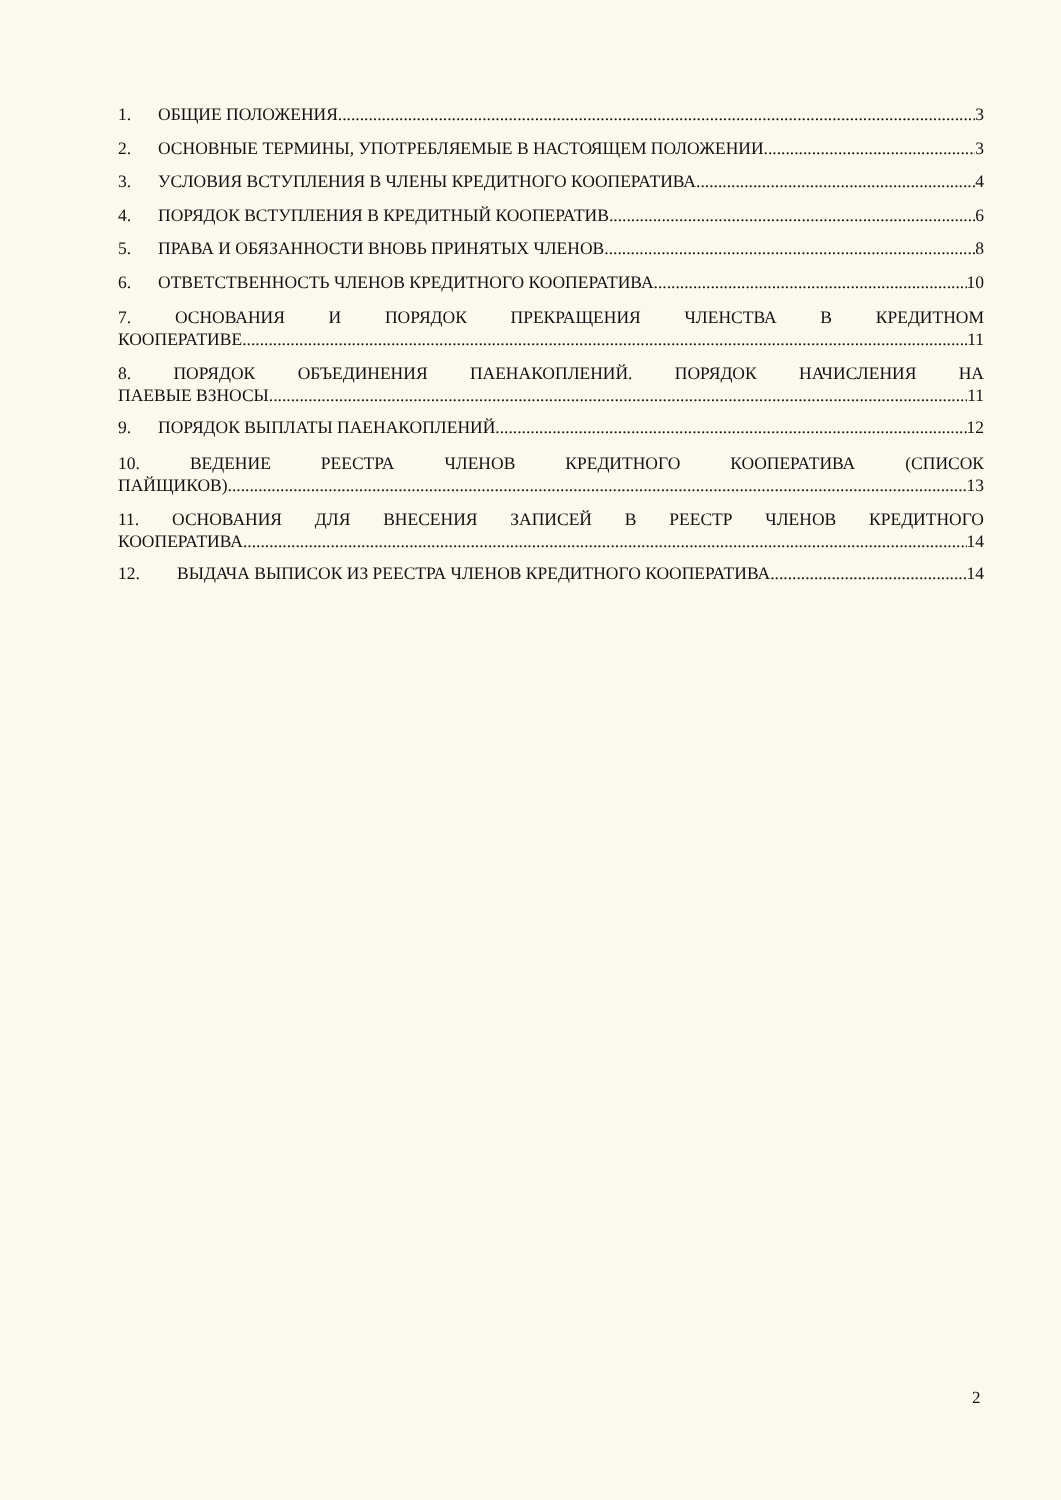1. ОБЩИЕ ПОЛОЖЕНИЯ 3
2. ОСНОВНЫЕ ТЕРМИНЫ, УПОТРЕБЛЯЕМЫЕ В НАСТОЯЩЕМ ПОЛОЖЕНИИ 3
3. УСЛОВИЯ ВСТУПЛЕНИЯ В ЧЛЕНЫ КРЕДИТНОГО КООПЕРАТИВА 4
4. ПОРЯДОК ВСТУПЛЕНИЯ В КРЕДИТНЫЙ КООПЕРАТИВ 6
5. ПРАВА И ОБЯЗАННОСТИ ВНОВЬ ПРИНЯТЫХ ЧЛЕНОВ 8
6. ОТВЕТСТВЕННОСТЬ ЧЛЕНОВ КРЕДИТНОГО КООПЕРАТИВА 10
7. ОСНОВАНИЯ И ПОРЯДОК ПРЕКРАЩЕНИЯ ЧЛЕНСТВА В КРЕДИТНОМ
КООПЕРАТИВЕ 11
8. ПОРЯДОК ОБЪЕДИНЕНИЯ ПАЕНАКОПЛЕНИЙ. ПОРЯДОК НАЧИСЛЕНИЯ НА
ПАЕВЫЕ ВЗНОСЫ 11
9. ПОРЯДОК ВЫПЛАТЫ ПАЕНАКОПЛЕНИЙ 12
10. ВЕДЕНИЕ РЕЕСТРА ЧЛЕНОВ КРЕДИТНОГО КООПЕРАТИВА (СПИСОК
ПАЙЩИКОВ) 13
11. ОСНОВАНИЯ ДЛЯ ВНЕСЕНИЯ ЗАПИСЕЙ В РЕЕСТР ЧЛЕНОВ КРЕДИТНОГО
КООПЕРАТИВА 14
12. ВЫДАЧА ВЫПИСОК ИЗ РЕЕСТРА ЧЛЕНОВ КРЕДИТНОГО КООПЕРАТИВА 14
2